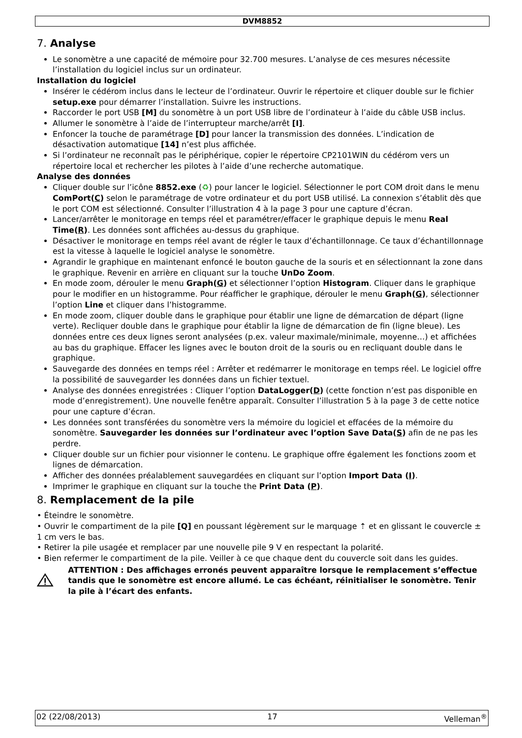DVM8852
7. Analyse
Le sonomètre a une capacité de mémoire pour 32.700 mesures. L’analyse de ces mesures nécessite l’installation du logiciel inclus sur un ordinateur.
Installation du logiciel
Insérer le cédérom inclus dans le lecteur de l’ordinateur. Ouvrir le répertoire et cliquer double sur le fichier setup.exe pour démarrer l’installation. Suivre les instructions.
Raccorder le port USB [M] du sonomètre à un port USB libre de l’ordinateur à l’aide du câble USB inclus.
Allumer le sonomètre à l’aide de l’interrupteur marche/arrêt [I].
Enfoncer la touche de paramétrage [D] pour lancer la transmission des données. L’indication de désactivation automatique [14] n’est plus affichée.
Si l’ordinateur ne reconnaît pas le périphérique, copier le répertoire CP2101WIN du cédérom vers un répertoire local et rechercher les pilotes à l’aide d’une recherche automatique.
Analyse des données
Cliquer double sur l’icône 8852.exe (♻) pour lancer le logiciel. Sélectionner le port COM droit dans le menu ComPort(C) selon le paramétrage de votre ordinateur et du port USB utilisé. La connexion s’établit dès que le port COM est sélectionné. Consulter l’illustration 4 à la page 3 pour une capture d’écran.
Lancer/arrêter le monitorage en temps réel et paramétrer/effacer le graphique depuis le menu Real Time(R). Les données sont affichées au-dessus du graphique.
Désactiver le monitorage en temps réel avant de régler le taux d’échantillonnage. Ce taux d’échantillonnage est la vitesse à laquelle le logiciel analyse le sonomètre.
Agrandir le graphique en maintenant enfoncé le bouton gauche de la souris et en sélectionnant la zone dans le graphique. Revenir en arrière en cliquant sur la touche UnDo Zoom.
En mode zoom, dérouler le menu Graph(G) et sélectionner l’option Histogram. Cliquer dans le graphique pour le modifier en un histogramme. Pour réafficher le graphique, dérouler le menu Graph(G), sélectionner l’option Line et cliquer dans l’histogramme.
En mode zoom, cliquer double dans le graphique pour établir une ligne de démarcation de départ (ligne verte). Recliquer double dans le graphique pour établir la ligne de démarcation de fin (ligne bleue). Les données entre ces deux lignes seront analysées (p.ex. valeur maximale/minimale, moyenne…) et affichées au bas du graphique. Effacer les lignes avec le bouton droit de la souris ou en recliquant double dans le graphique.
Sauvegarde des données en temps réel : Arrêter et redémarrer le monitorage en temps réel. Le logiciel offre la possibilité de sauvegarder les données dans un fichier textuel.
Analyse des données enregistrées : Cliquer l’option DataLogger(D) (cette fonction n’est pas disponible en mode d’enregistrement). Une nouvelle fenêtre apparaît. Consulter l’illustration 5 à la page 3 de cette notice pour une capture d’écran.
Les données sont transférées du sonomètre vers la mémoire du logiciel et effacées de la mémoire du sonomètre. Sauvegarder les données sur l’ordinateur avec l’option Save Data(S) afin de ne pas les perdre.
Cliquer double sur un fichier pour visionner le contenu. Le graphique offre également les fonctions zoom et lignes de démarcation.
Afficher des données préalablement sauvegardées en cliquant sur l’option Import Data (I).
Imprimer le graphique en cliquant sur la touche the Print Data (P).
8. Remplacement de la pile
• Éteindre le sonomètre.
• Ouvrir le compartiment de la pile [Q] en poussant légèrement sur le marquage ⇡ et en glissant le couvercle ± 1 cm vers le bas.
• Retirer la pile usagée et remplacer par une nouvelle pile 9 V en respectant la polarité.
• Bien refermer le compartiment de la pile. Veiller à ce que chaque dent du couvercle soit dans les guides.
ATTENTION : Des affichages erronés peuvent apparaître lorsque le remplacement s’effectue tandis que le sonomètre est encore allumé. Le cas échéant, réinitialiser le sonomètre. Tenir la pile à l’écart des enfants.
02 (22/08/2013) 17 Velleman<sup>®</sup>